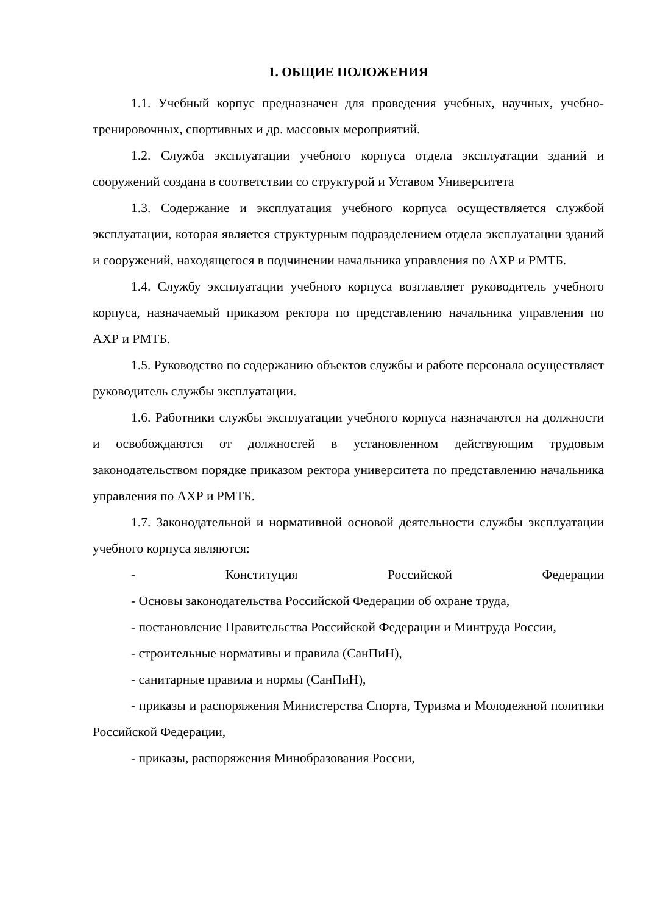1. ОБЩИЕ ПОЛОЖЕНИЯ
1.1. Учебный корпус предназначен для проведения учебных, научных, учебно-тренировочных, спортивных и др. массовых мероприятий.
1.2. Служба эксплуатации учебного корпуса отдела эксплуатации зданий и сооружений создана в соответствии со структурой и Уставом Университета
1.3. Содержание и эксплуатация учебного корпуса осуществляется службой эксплуатации, которая является структурным подразделением отдела эксплуатации зданий и сооружений, находящегося в подчинении начальника управления по АХР и РМТБ.
1.4. Службу эксплуатации учебного корпуса возглавляет руководитель учебного корпуса, назначаемый приказом ректора по представлению начальника управления по АХР и РМТБ.
1.5. Руководство по содержанию объектов службы и работе персонала осуществляет руководитель службы эксплуатации.
1.6. Работники службы эксплуатации учебного корпуса назначаются на должности и освобождаются от должностей в установленном действующим трудовым законодательством порядке приказом ректора университета по представлению начальника управления по АХР и РМТБ.
1.7. Законодательной и нормативной основой деятельности службы эксплуатации учебного корпуса являются:
- Конституция Российской Федерации
- Основы законодательства Российской Федерации об охране труда,
- постановление Правительства Российской Федерации и Минтруда России,
- строительные нормативы и правила (СанПиН),
- санитарные правила и нормы (СанПиН),
- приказы и распоряжения Министерства Спорта, Туризма и Молодежной политики Российской Федерации,
- приказы, распоряжения Минобразования России,